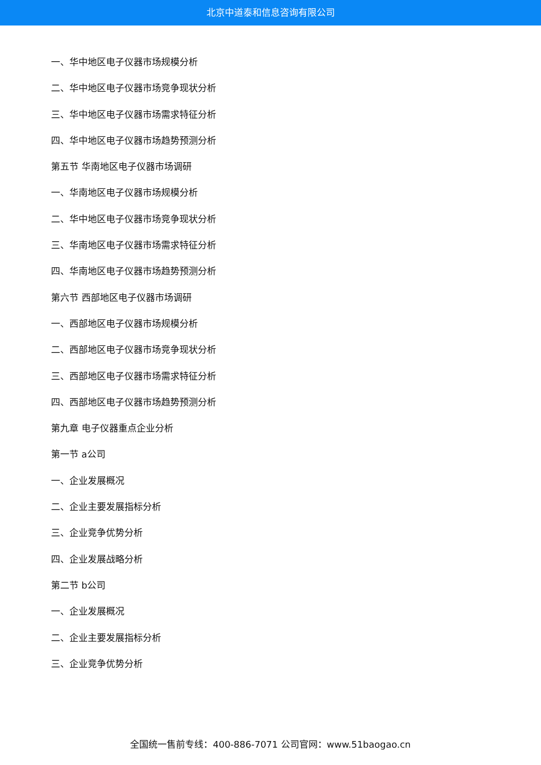北京中道泰和信息咨询有限公司
一、华中地区电子仪器市场规模分析
二、华中地区电子仪器市场竞争现状分析
三、华中地区电子仪器市场需求特征分析
四、华中地区电子仪器市场趋势预测分析
第五节 华南地区电子仪器市场调研
一、华南地区电子仪器市场规模分析
二、华中地区电子仪器市场竞争现状分析
三、华南地区电子仪器市场需求特征分析
四、华南地区电子仪器市场趋势预测分析
第六节 西部地区电子仪器市场调研
一、西部地区电子仪器市场规模分析
二、西部地区电子仪器市场竞争现状分析
三、西部地区电子仪器市场需求特征分析
四、西部地区电子仪器市场趋势预测分析
第九章 电子仪器重点企业分析
第一节 a公司
一、企业发展概况
二、企业主要发展指标分析
三、企业竞争优势分析
四、企业发展战略分析
第二节 b公司
一、企业发展概况
二、企业主要发展指标分析
三、企业竞争优势分析
全国统一售前专线：400-886-7071 公司官网：www.51baogao.cn